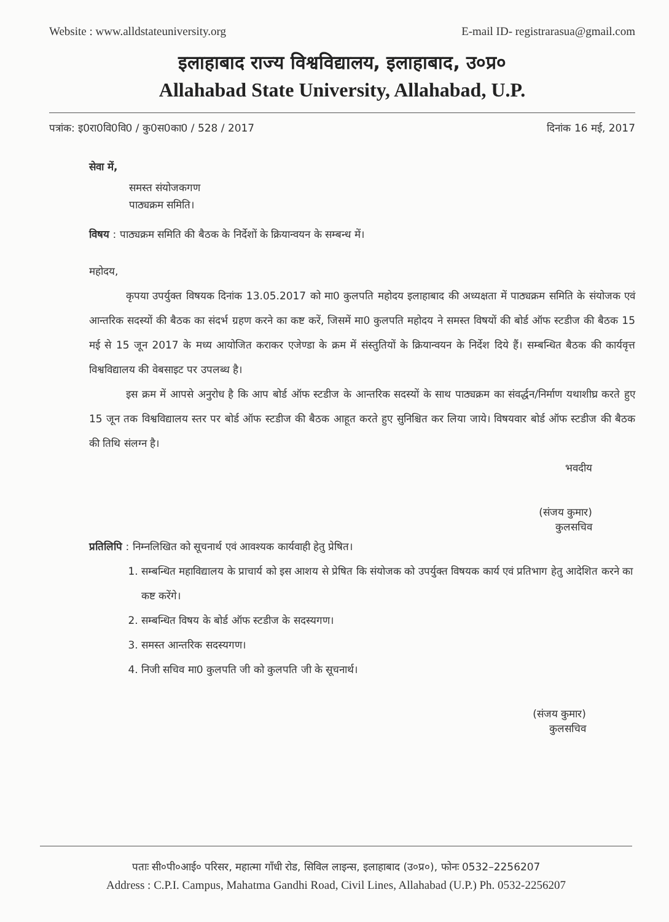Website : www.alldstateuniversity.org E-mail ID- registrarasua@gmail.com
इलाहाबाद राज्य विश्वविद्यालय, इलाहाबाद, उ०प्र०
Allahabad State University, Allahabad, U.P.
पत्रांक: इ0रा0वि0वि0 / कु0स0का0 / 528 / 2017 दिनांक 16 मई, 2017
सेवा में,
समस्त संयोजकगण
पाठ्यक्रम समिति।
विषय : पाठ्यक्रम समिति की बैठक के निर्देशों के क्रियान्वयन के सम्बन्ध में।
महोदय,
कृपया उपर्युक्त विषयक दिनांक 13.05.2017 को मा0 कुलपति महोदय इलाहाबाद की अध्यक्षता में पाठ्यक्रम समिति के संयोजक एवं आन्तरिक सदस्यों की बैठक का संदर्भ ग्रहण करने का कष्ट करें, जिसमें मा0 कुलपति महोदय ने समस्त विषयों की बोर्ड ऑफ स्टडीज की बैठक 15 मई से 15 जून 2017 के मध्य आयोजित कराकर एजेण्डा के क्रम में संस्तुतियों के क्रियान्वयन के निर्देश दिये हैं। सम्बन्धित बैठक की कार्यवृत्त विश्वविद्यालय की वेबसाइट पर उपलब्ध है।
इस क्रम में आपसे अनुरोध है कि आप बोर्ड ऑफ स्टडीज के आन्तरिक सदस्यों के साथ पाठ्यक्रम का संवर्द्धन/निर्माण यथाशीघ्र करते हुए 15 जून तक विश्वविद्यालय स्तर पर बोर्ड ऑफ स्टडीज की बैठक आहूत करते हुए सुनिश्चित कर लिया जाये। विषयवार बोर्ड ऑफ स्टडीज की बैठक की तिथि संलग्न है।
भवदीय
(संजय कुमार)
कुलसचिव
प्रतिलिपि : निम्नलिखित को सूचनार्थ एवं आवश्यक कार्यवाही हेतु प्रेषित।
1. सम्बन्धित महाविद्यालय के प्राचार्य को इस आशय से प्रेषित कि संयोजक को उपर्युक्त विषयक कार्य एवं प्रतिभाग हेतु आदेशित करने का कष्ट करेंगे।
2. सम्बन्धित विषय के बोर्ड ऑफ स्टडीज के सदस्यगण।
3. समस्त आन्तरिक सदस्यगण।
4. निजी सचिव मा0 कुलपति जी को कुलपति जी के सूचनार्थ।
(संजय कुमार)
कुलसचिव
पताः सी०पी०आई० परिसर, महात्मा गाँधी रोड, सिविल लाइन्स, इलाहाबाद (उ०प्र०), फोनः 0532–2256207
Address : C.P.I. Campus, Mahatma Gandhi Road, Civil Lines, Allahabad (U.P.) Ph. 0532-2256207